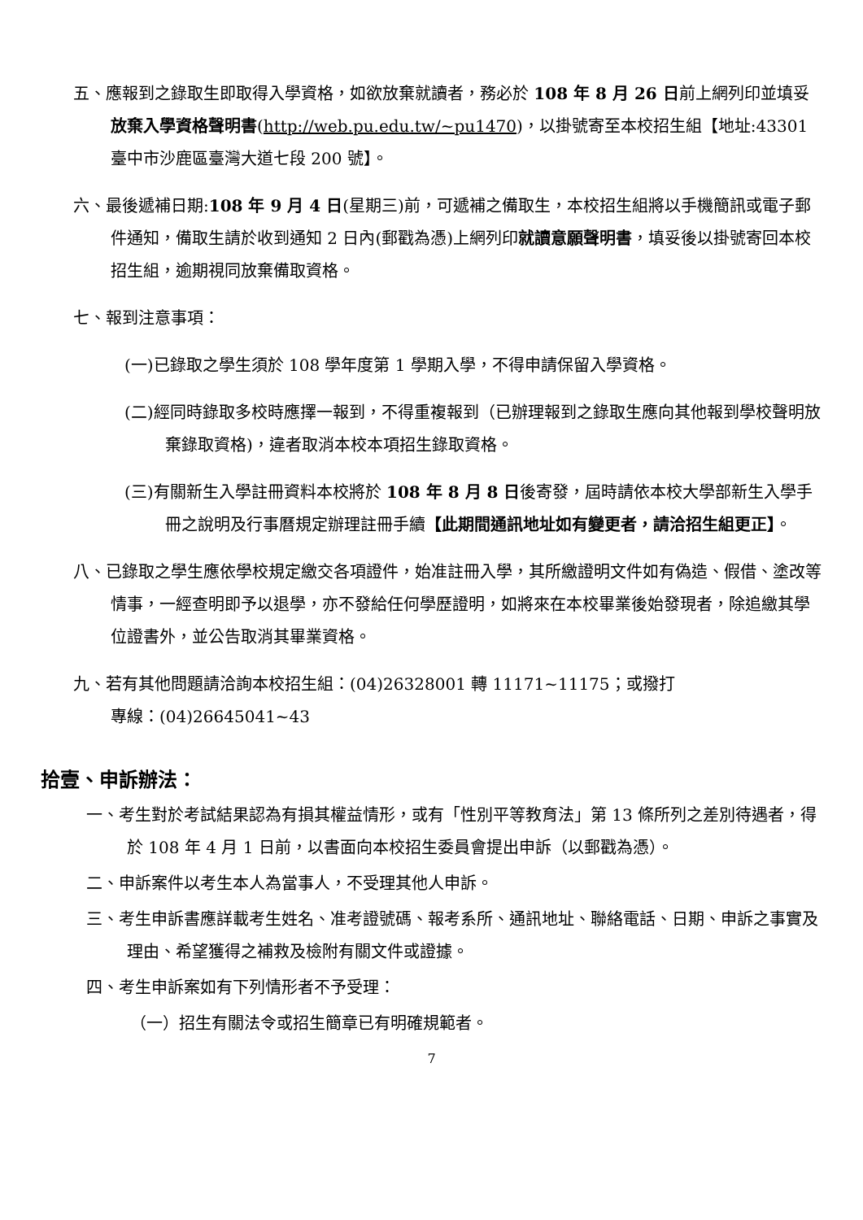五、應報到之錄取生即取得入學資格，如欲放棄就讀者，務必於 108 年 8 月 26 日前上網列印並填妥放棄入學資格聲明書(http://web.pu.edu.tw/~pu1470)，以掛號寄至本校招生組【地址:43301 臺中市沙鹿區臺灣大道七段 200 號】。
六、最後遞補日期:108 年 9 月 4 日(星期三)前，可遞補之備取生，本校招生組將以手機簡訊或電子郵件通知，備取生請於收到通知 2 日內(郵戳為憑)上網列印就讀意願聲明書，填妥後以掛號寄回本校招生組，逾期視同放棄備取資格。
七、報到注意事項：
(一)已錄取之學生須於 108 學年度第 1 學期入學，不得申請保留入學資格。
(二)經同時錄取多校時應擇一報到，不得重複報到（已辦理報到之錄取生應向其他報到學校聲明放棄錄取資格)，違者取消本校本項招生錄取資格。
(三)有關新生入學註冊資料本校將於 108 年 8 月 8 日後寄發，屆時請依本校大學部新生入學手冊之說明及行事曆規定辦理註冊手續【此期間通訊地址如有變更者，請洽招生組更正】。
八、已錄取之學生應依學校規定繳交各項證件，始准註冊入學，其所繳證明文件如有偽造、假借、塗改等情事，一經查明即予以退學，亦不發給任何學歷證明，如將來在本校畢業後始發現者，除追繳其學位證書外，並公告取消其畢業資格。
九、若有其他問題請洽詢本校招生組：(04)26328001 轉 11171~11175；或撥打
專線：(04)26645041~43
拾壹、申訴辦法：
一、考生對於考試結果認為有損其權益情形，或有「性別平等教育法」第 13 條所列之差別待遇者，得於 108 年 4 月 1 日前，以書面向本校招生委員會提出申訴（以郵戳為憑）。
二、申訴案件以考生本人為當事人，不受理其他人申訴。
三、考生申訴書應詳載考生姓名、准考證號碼、報考系所、通訊地址、聯絡電話、日期、申訴之事實及理由、希望獲得之補救及檢附有關文件或證據。
四、考生申訴案如有下列情形者不予受理：
（一）招生有關法令或招生簡章已有明確規範者。
7